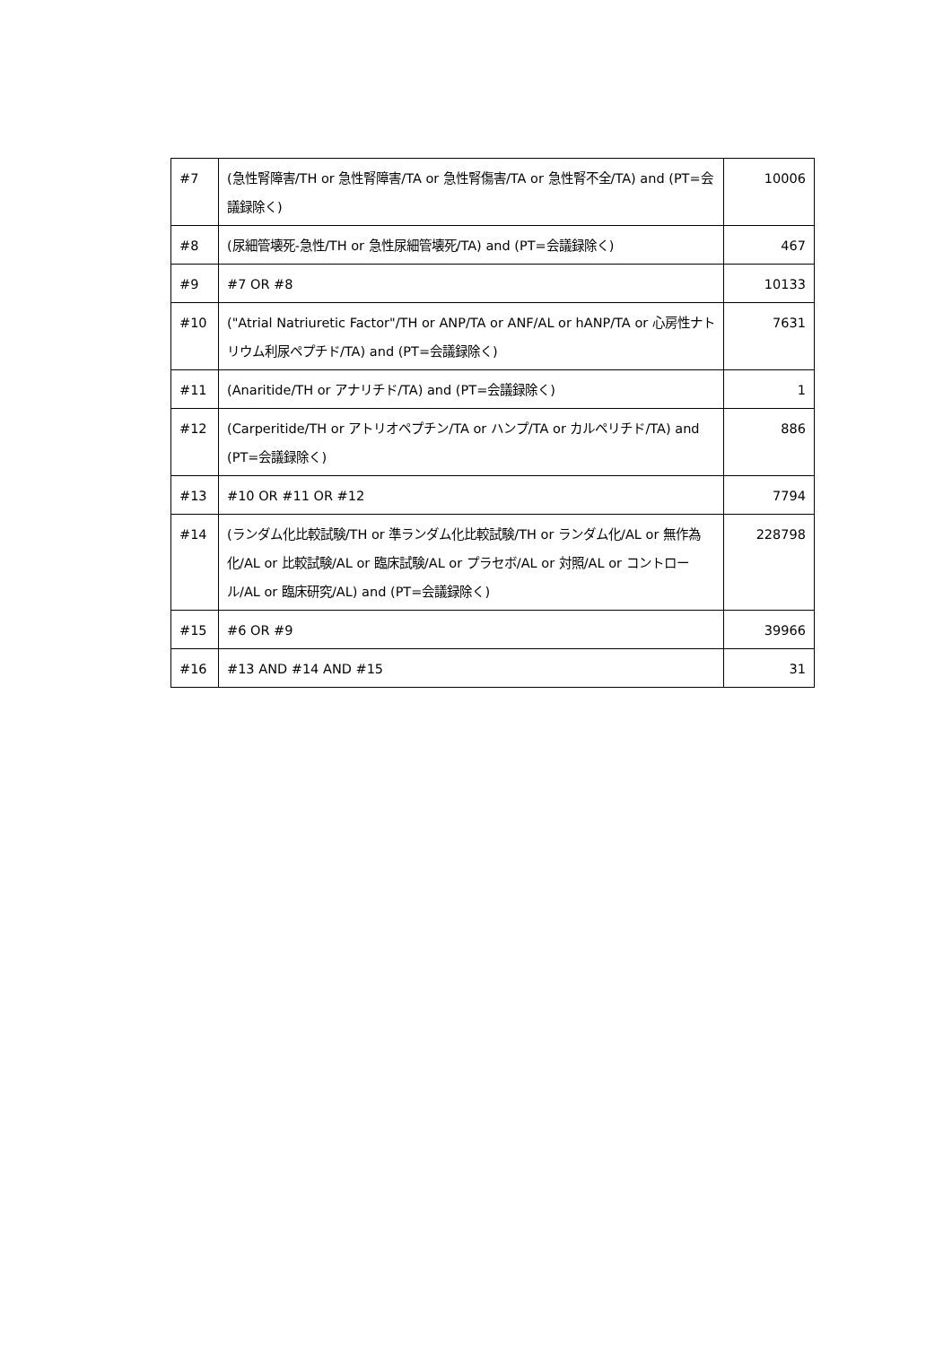| #7 | (急性腎障害/TH or 急性腎障害/TA or 急性腎傷害/TA or 急性腎不全/TA) and (PT=会議録除く) | 10006 |
| #8 | (尿細管壊死-急性/TH or 急性尿細管壊死/TA) and (PT=会議録除く) | 467 |
| #9 | #7 OR #8 | 10133 |
| #10 | ("Atrial Natriuretic Factor"/TH or ANP/TA or ANF/AL or hANP/TA or 心房性ナトリウム利尿ペプチド/TA) and (PT=会議録除く) | 7631 |
| #11 | (Anaritide/TH or アナリチド/TA) and (PT=会議録除く) | 1 |
| #12 | (Carperitide/TH or アトリオペプチン/TA or ハンプ/TA or カルペリチド/TA) and (PT=会議録除く) | 886 |
| #13 | #10 OR #11 OR #12 | 7794 |
| #14 | (ランダム化比較試験/TH or 準ランダム化比較試験/TH or ランダム化/AL or 無作為化/AL or 比較試験/AL or 臨床試験/AL or プラセボ/AL or 対照/AL or コントロール/AL or 臨床研究/AL) and (PT=会議録除く) | 228798 |
| #15 | #6 OR #9 | 39966 |
| #16 | #13 AND #14 AND #15 | 31 |